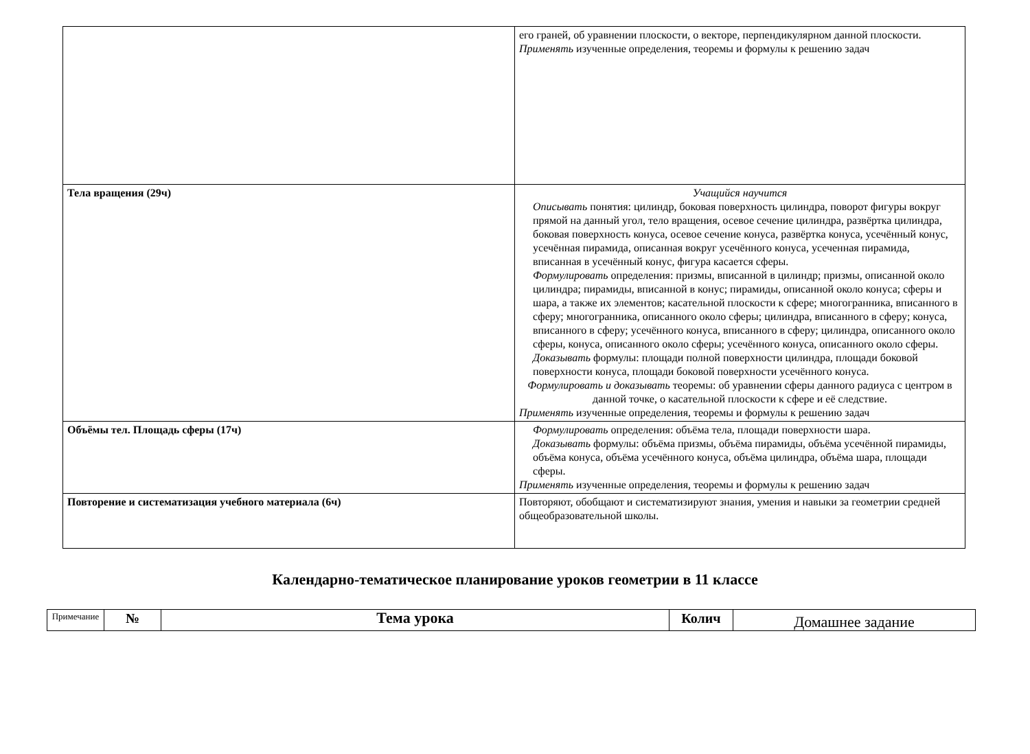| | его граней, об уравнении плоскости, о векторе, перпендикулярном данной плоскости. Применять изученные определения, теоремы и формулы к решению задач |
| Тела вращения (29ч) | Учащийся научится Описывать понятия: цилиндр, боковая поверхность цилиндра, поворот фигуры вокруг прямой на данный угол, тело вращения, осевое сечение цилиндра, развёртка цилиндра, боковая поверхность конуса, осевое сечение конуса, развёртка конуса, усечённый конус, усечённая пирамида, описанная вокруг усечённого конуса, усеченная пирамида, вписанная в усечённый конус, фигура касается сферы. Формулировать определения: призмы, вписанной в цилиндр; призмы, описанной около цилиндра; пирамиды, вписанной в конус; пирамиды, описанной около конуса; сферы и шара, а также их элементов; касательной плоскости к сфере; многогранника, вписанного в сферу; многогранника, описанного около сферы; цилиндра, вписанного в сферу; конуса, вписанного в сферу; усечённого конуса, вписанного в сферу; цилиндра, описанного около сферы, конуса, описанного около сферы; усечённого конуса, описанного около сферы. Доказывать формулы: площади полной поверхности цилиндра, площади боковой поверхности конуса, площади боковой поверхности усечённого конуса. Формулировать и доказывать теоремы: об уравнении сферы данного радиуса с центром в данной точке, о касательной плоскости к сфере и её следствие. Применять изученные определения, теоремы и формулы к решению задач |
| Объёмы тел. Площадь сферы (17ч) | Формулировать определения: объёма тела, площади поверхности шара. Доказывать формулы: объёма призмы, объёма пирамиды, объёма усечённой пирамиды, объёма конуса, объёма усечённого конуса, объёма цилиндра, объёма шара, площади сферы. Применять изученные определения, теоремы и формулы к решению задач |
| Повторение и систематизация учебного материала (6ч) | Повторяют, обобщают и систематизируют знания, умения и навыки за геометрии средней общеобразовательной школы. |
Календарно-тематическое планирование уроков геометрии в 11 классе
| Примечание | № | Тема урока | Колич | Домашнее задание |
| --- | --- | --- | --- | --- |